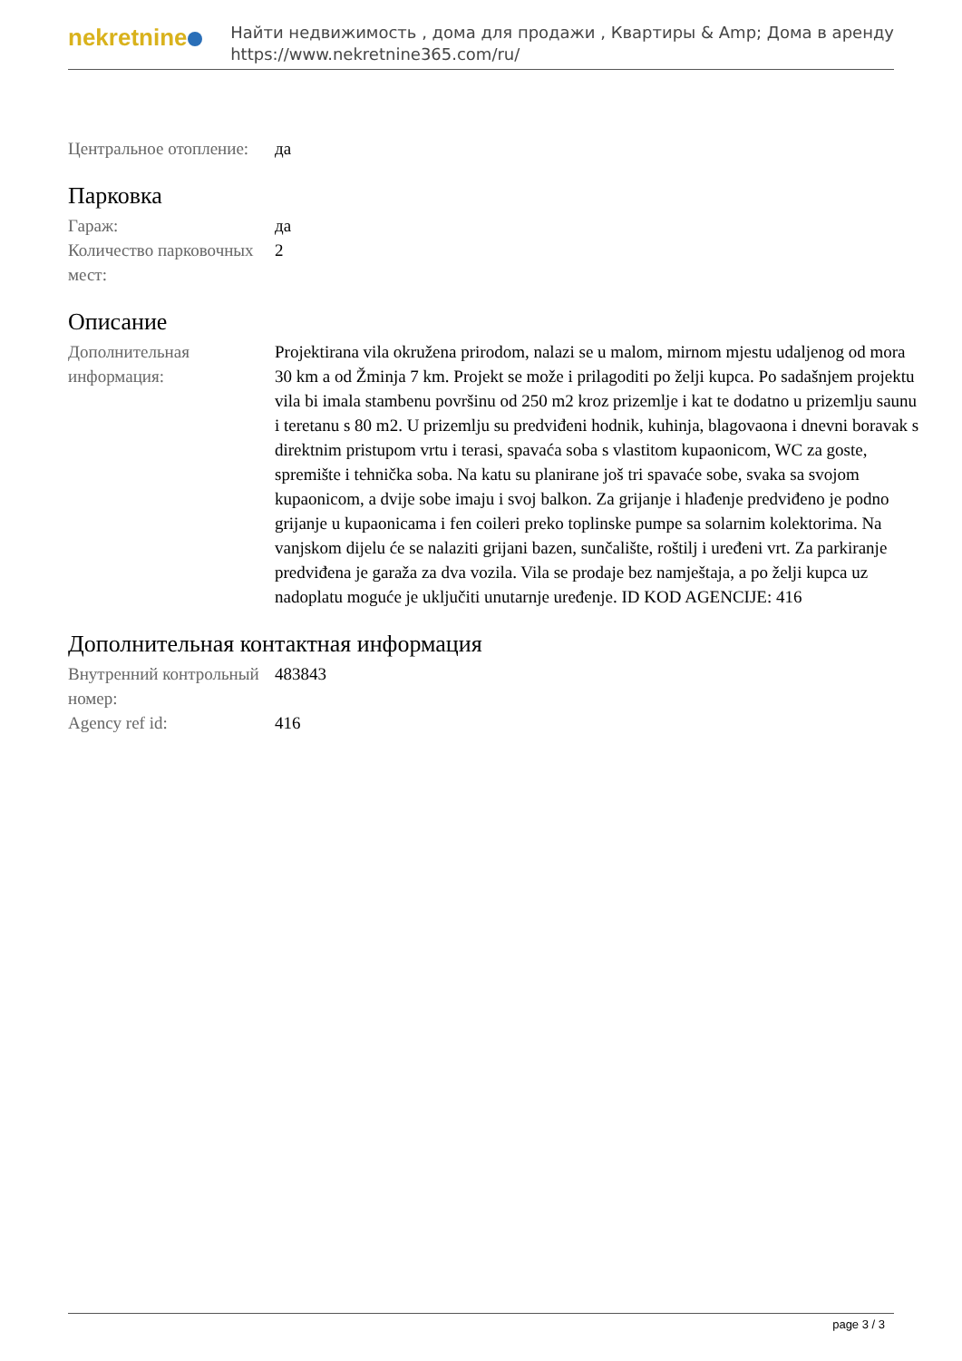nekretnine
Найти недвижимость , дома для продажи , Квартиры & Amp; Дома в аренду
https://www.nekretnine365.com/ru/
| Центральное отопление: | да |
Парковка
| Гараж: | да |
| Количество парковочных мест: | 2 |
Описание
| Дополнительная информация: | Projektirana vila okružena prirodom, nalazi se u malom, mirnom mjestu udaljenog od mora 30 km a od Žminja 7 km. Projekt se može i prilagoditi po želji kupca. Po sadašnjem projektu vila bi imala stambenu površinu od 250 m2 kroz prizemlje i kat te dodatno u prizemlju saunu i teretanu s 80 m2. U prizemlju su predviđeni hodnik, kuhinja, blagovaona i dnevni boravak s direktnim pristupom vrtu i terasi, spavaća soba s vlastitom kupaonicom, WC za goste, spremište i tehnička soba. Na katu su planirane još tri spavaće sobe, svaka sa svojom kupaonicom, a dvije sobe imaju i svoj balkon. Za grijanje i hlađenje predviđeno je podno grijanje u kupaonicama i fen coileri preko toplinske pumpe sa solarnim kolektorima. Na vanjskom dijelu će se nalaziti grijani bazen, sunčalište, roštilj i uređeni vrt. Za parkiranje predviđena je garaža za dva vozila. Vila se prodaje bez namještaja, a po želji kupca uz nadoplatu moguće je uključiti unutarnje uređenje. ID KOD AGENCIJE: 416 |
Дополнительная контактная информация
| Внутренний контрольный номер: | 483843 |
| Agency ref id: | 416 |
page 3 / 3